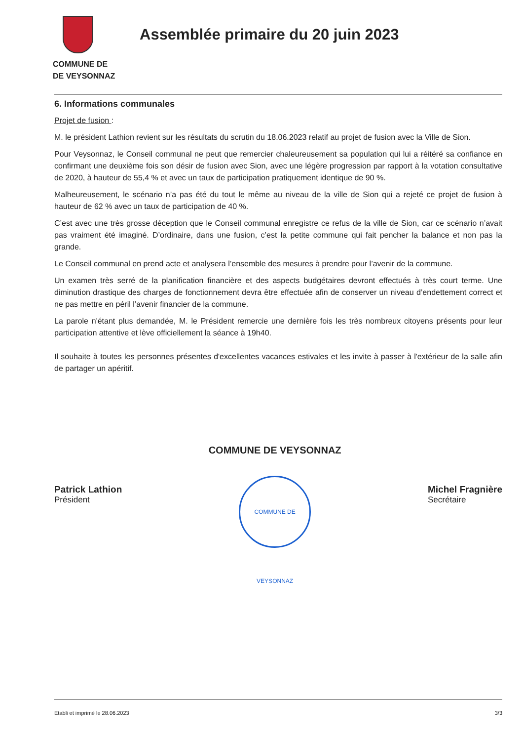COMMUNE DE
DE VEYSONNAZ
Assemblée primaire du 20 juin 2023
6. Informations communales
Projet de fusion :
M. le président Lathion revient sur les résultats du scrutin du 18.06.2023 relatif au projet de fusion avec la Ville de Sion.
Pour Veysonnaz, le Conseil communal ne peut que remercier chaleureusement sa population qui lui a réitéré sa confiance en confirmant une deuxième fois son désir de fusion avec Sion, avec une légère progression par rapport à la votation consultative de 2020, à hauteur de 55,4 % et avec un taux de participation pratiquement identique de 90 %.
Malheureusement, le scénario n’a pas été du tout le même au niveau de la ville de Sion qui a rejeté ce projet de fusion à hauteur de 62 % avec un taux de participation de 40 %.
C’est avec une très grosse déception que le Conseil communal enregistre ce refus de la ville de Sion, car ce scénario n’avait pas vraiment été imaginé. D’ordinaire, dans une fusion, c’est la petite commune qui fait pencher la balance et non pas la grande.
Le Conseil communal en prend acte et analysera l’ensemble des mesures à prendre pour l’avenir de la commune.
Un examen très serré de la planification financière et des aspects budgétaires devront effectués à très court terme. Une diminution drastique des charges de fonctionnement devra être effectuée afin de conserver un niveau d’endettement correct et ne pas mettre en péril l’avenir financier de la commune.
La parole n'étant plus demandée, M. le Président remercie une dernière fois les très nombreux citoyens présents pour leur participation attentive et lève officiellement la séance à 19h40.
Il souhaite à toutes les personnes présentes d'excellentes vacances estivales et les invite à passer à l'extérieur de la salle afin de partager un apéritif.
Patrick Lathion
Président
COMMUNE DE VEYSONNAZ
COMMUNE DE VEYSONNAZ
Michel Fragnière
Secrétaire
Etabli et imprimé le 28.06.2023 3/3